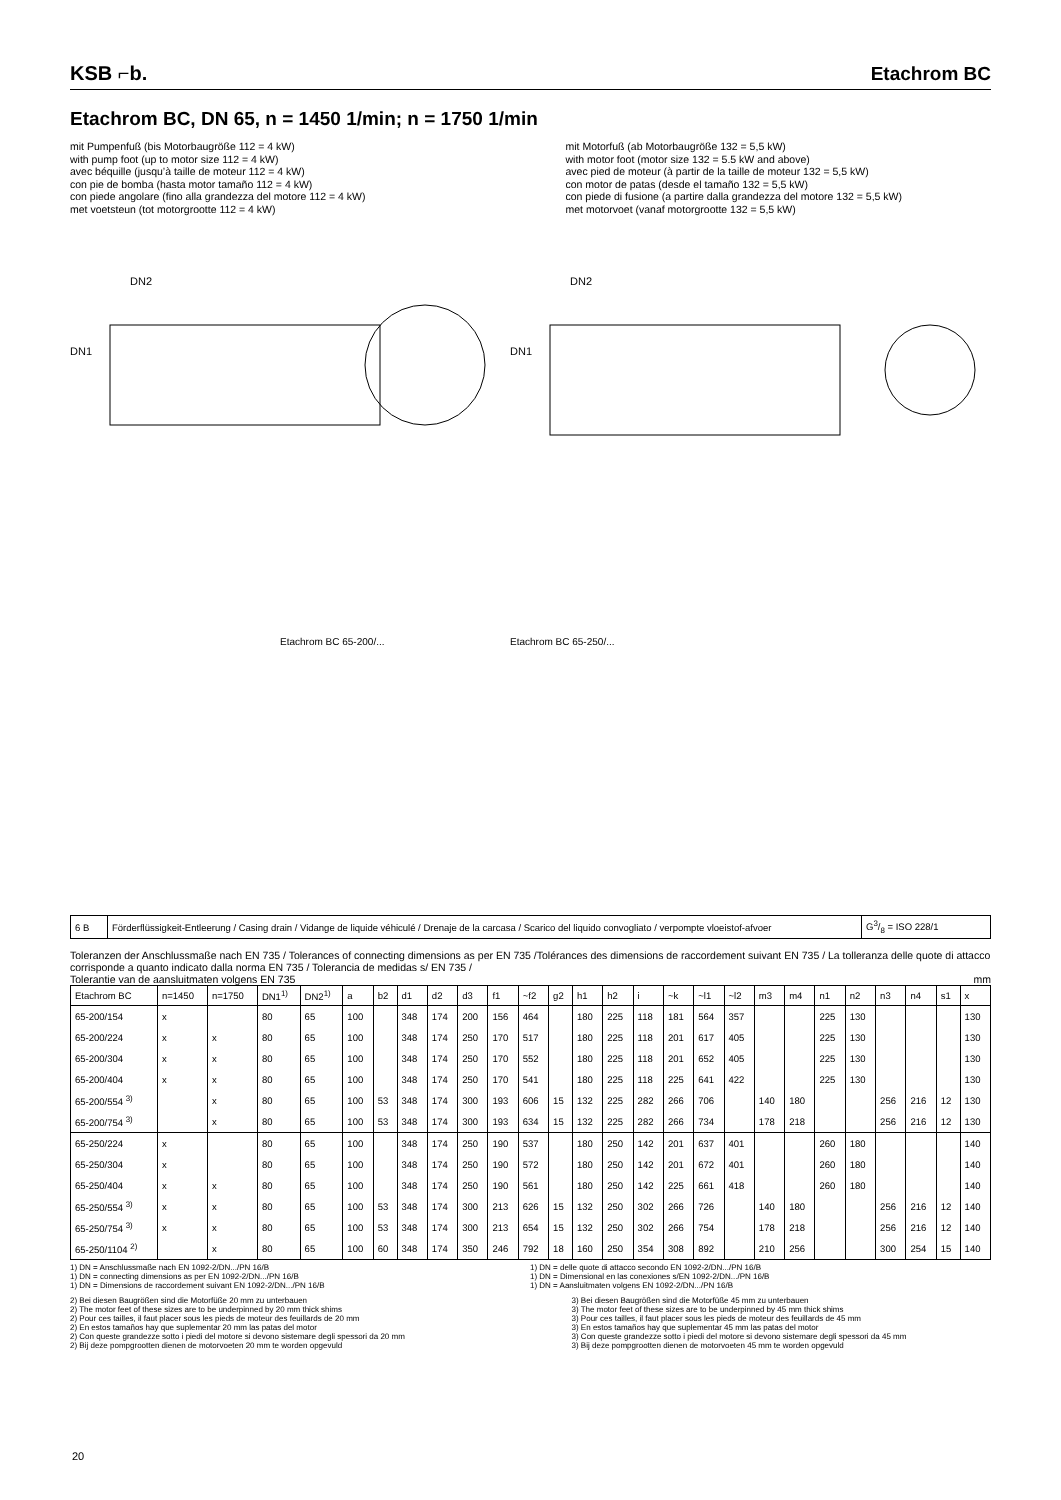KSB ⌐b.
Etachrom BC
Etachrom BC, DN 65, n = 1450 1/min; n = 1750 1/min
mit Pumpenfuß (bis Motorbaugröße 112 = 4 kW)
with pump foot (up to motor size 112 = 4 kW)
avec béquille (jusqu’à taille de moteur 112 = 4 kW)
con pie de bomba (hasta motor tamaño 112 = 4 kW)
con piede angolare (fino alla grandezza del motore 112 = 4 kW)
met voetsteun (tot motorgrootte 112 = 4 kW)
mit Motorfuß (ab Motorbaugröße 132 = 5,5 kW)
with motor foot (motor size 132 = 5.5 kW and above)
avec pied de moteur (à partir de la taille de moteur 132 = 5,5 kW)
con motor de patas (desde el tamaño 132 = 5,5 kW)
con piede di fusione (a partire dalla grandezza del motore 132 = 5,5 kW)
met motorvoet (vanaf motorgrootte 132 = 5,5 kW)
DN1
DN2
Etachrom BC 65-200/...
DN1
DN2
Etachrom BC 65-250/...
| 6 B | Förderflüssigkeit-Entleerung / Casing drain / Vidange de liquide véhiculé / Drenaje de la carcasa / Scarico del liquido convogliato / verpompte vloeistof-afvoer | G3/8 = ISO 228/1 |
Toleranzen der Anschlussmaße nach EN 735 / Tolerances of connecting dimensions as per EN 735 /Tolérances des dimensions de raccordement suivant EN 735 / La tolleranza delle quote di attacco corrisponde a quanto indicato dalla norma EN 735 / Tolerancia de medidas s/ EN 735 /
Tolerantie van de aansluitmaten volgens EN 735 mm
| Etachrom BC | n=1450 | n=1750 | DN1<sup>1)</sup> | DN2<sup>1)</sup> | a | b2 | d1 | d2 | d3 | f1 | ~f2 | g2 | h1 | h2 | i | ~k | ~l1 | ~l2 | m3 | m4 | n1 | n2 | n3 | n4 | s1 | x |
| --- | --- | --- | --- | --- | --- | --- | --- | --- | --- | --- | --- | --- | --- | --- | --- | --- | --- | --- | --- | --- | --- | --- | --- | --- | --- | --- |
| 65-200/154 | x | | 80 | 65 | 100 | | 348 | 174 | 200 | 156 | 464 | | 180 | 225 | 118 | 181 | 564 | 357 | | | 225 | 130 | | | | 130 |
| 65-200/224 | x | x | 80 | 65 | 100 | | 348 | 174 | 250 | 170 | 517 | | 180 | 225 | 118 | 201 | 617 | 405 | | | 225 | 130 | | | | 130 |
| 65-200/304 | x | x | 80 | 65 | 100 | | 348 | 174 | 250 | 170 | 552 | | 180 | 225 | 118 | 201 | 652 | 405 | | | 225 | 130 | | | | 130 |
| 65-200/404 | x | x | 80 | 65 | 100 | | 348 | 174 | 250 | 170 | 541 | | 180 | 225 | 118 | 225 | 641 | 422 | | | 225 | 130 | | | | 130 |
| 65-200/554 <sup>3)</sup> | | x | 80 | 65 | 100 | 53 | 348 | 174 | 300 | 193 | 606 | 15 | 132 | 225 | 282 | 266 | 706 | | 140 | 180 | | | 256 | 216 | 12 | 130 |
| 65-200/754 <sup>3)</sup> | | x | 80 | 65 | 100 | 53 | 348 | 174 | 300 | 193 | 634 | 15 | 132 | 225 | 282 | 266 | 734 | | 178 | 218 | | | 256 | 216 | 12 | 130 |
| 65-250/224 | x | | 80 | 65 | 100 | | 348 | 174 | 250 | 190 | 537 | | 180 | 250 | 142 | 201 | 637 | 401 | | | 260 | 180 | | | | 140 |
| 65-250/304 | x | | 80 | 65 | 100 | | 348 | 174 | 250 | 190 | 572 | | 180 | 250 | 142 | 201 | 672 | 401 | | | 260 | 180 | | | | 140 |
| 65-250/404 | x | x | 80 | 65 | 100 | | 348 | 174 | 250 | 190 | 561 | | 180 | 250 | 142 | 225 | 661 | 418 | | | 260 | 180 | | | | 140 |
| 65-250/554 <sup>3)</sup> | x | x | 80 | 65 | 100 | 53 | 348 | 174 | 300 | 213 | 626 | 15 | 132 | 250 | 302 | 266 | 726 | | 140 | 180 | | | 256 | 216 | 12 | 140 |
| 65-250/754 <sup>3)</sup> | x | x | 80 | 65 | 100 | 53 | 348 | 174 | 300 | 213 | 654 | 15 | 132 | 250 | 302 | 266 | 754 | | 178 | 218 | | | 256 | 216 | 12 | 140 |
| 65-250/1104 <sup>2)</sup> | | x | 80 | 65 | 100 | 60 | 348 | 174 | 350 | 246 | 792 | 18 | 160 | 250 | 354 | 308 | 892 | | 210 | 256 | | | 300 | 254 | 15 | 140 |
1) DN = Anschlussmaße nach EN 1092-2/DN.../PN 16/B
1) DN = connecting dimensions as per EN 1092-2/DN.../PN 16/B
1) DN = Dimensions de raccordement suivant EN 1092-2/DN.../PN 16/B
1) DN = delle quote di attacco secondo EN 1092-2/DN.../PN 16/B
1) DN = Dimensional en las conexiones s/EN 1092-2/DN.../PN 16/B
1) DN = Aansluitmaten volgens EN 1092-2/DN.../PN 16/B
2) Bei diesen Baugrößen sind die Motorfüße 20 mm zu unterbauen
2) The motor feet of these sizes are to be underpinned by 20 mm thick shims
2) Pour ces tailles, il faut placer sous les pieds de moteur des feuillards de 20 mm
2) En estos tamaños hay que suplementar 20 mm las patas del motor
2) Con queste grandezze sotto i piedi del motore si devono sistemare degli spessori da 20 mm
2) Bij deze pompgrootten dienen de motorvoeten 20 mm te worden opgevuld
3) Bei diesen Baugrößen sind die Motorfüße 45 mm zu unterbauen
3) The motor feet of these sizes are to be underpinned by 45 mm thick shims
3) Pour ces tailles, il faut placer sous les pieds de moteur des feuillards de 45 mm
3) En estos tamaños hay que suplementar 45 mm las patas del motor
3) Con queste grandezze sotto i piedi del motore si devono sistemare degli spessori da 45 mm
3) Bij deze pompgrootten dienen de motorvoeten 45 mm te worden opgevuld
20